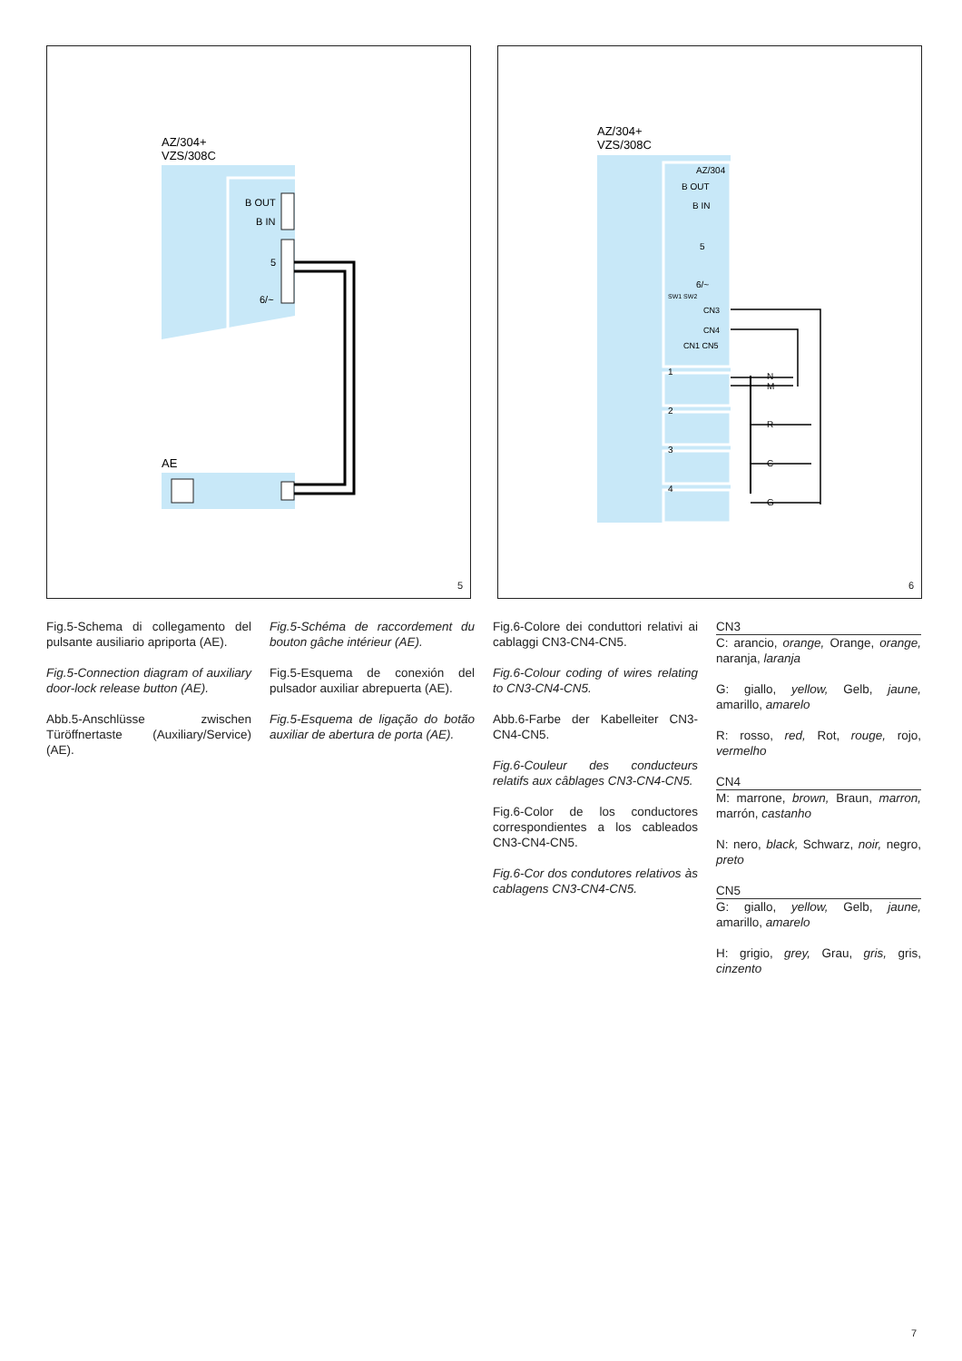AZ/304+
VZS/308C
B OUT
B IN
5
6/~
AE
5
AZ/304+
VZS/308C
AZ/304
B OUT
B IN
5
6/~
SW1 SW2
CN3
CN4
CN1 CN5
1
2
3
4
N
M
R
C
G
6
Fig.5-Schema di collegamento del pulsante ausiliario apriporta (AE).
Fig.5-Connection diagram of auxiliary door-lock release button (AE).
Abb.5-Anschlüsse zwischen Türöffnertaste (Auxiliary/Service) (AE).
Fig.5-Schéma de raccordement du bouton gâche intérieur (AE).
Fig.5-Esquema de conexión del pulsador auxiliar abrepuerta (AE).
Fig.5-Esquema de ligação do botão auxiliar de abertura de porta (AE).
Fig.6-Colore dei conduttori relativi ai cablaggi CN3-CN4-CN5.
Fig.6-Colour coding of wires relating to CN3-CN4-CN5.
Abb.6-Farbe der Kabelleiter CN3-CN4-CN5.
Fig.6-Couleur des conducteurs relatifs aux câblages CN3-CN4-CN5.
Fig.6-Color de los conductores correspondientes a los cableados CN3-CN4-CN5.
Fig.6-Cor dos condutores relativos às cablagens CN3-CN4-CN5.
CN3
C: arancio, orange, Orange, orange, naranja, laranja
G: giallo, yellow, Gelb, jaune, amarillo, amarelo
R: rosso, red, Rot, rouge, rojo, vermelho
CN4
M: marrone, brown, Braun, marron, marrón, castanho
N: nero, black, Schwarz, noir, negro, preto
CN5
G: giallo, yellow, Gelb, jaune, amarillo, amarelo
H: grigio, grey, Grau, gris, gris, cinzento
7